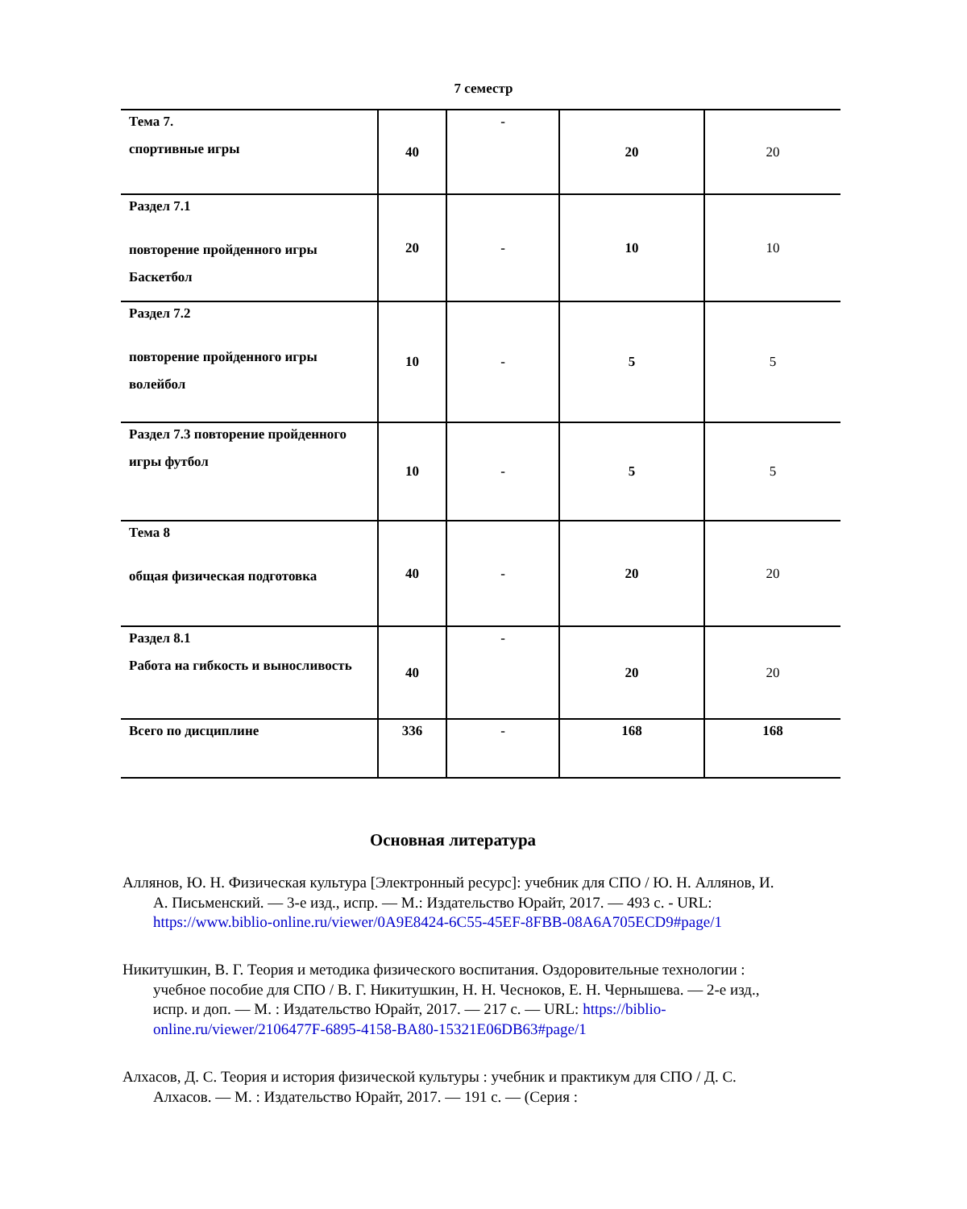7 семестр
| Тема 7. спортивные игры | 40 | - | 20 | 20 |
| Раздел 7.1 повторение пройденного игры Баскетбол | 20 | - | 10 | 10 |
| Раздел 7.2 повторение пройденного игры волейбол | 10 | - | 5 | 5 |
| Раздел 7.3 повторение пройденного игры футбол | 10 | - | 5 | 5 |
| Тема 8 общая физическая подготовка | 40 | - | 20 | 20 |
| Раздел 8.1 Работа на гибкость и выносливость | 40 | - | 20 | 20 |
| Всего по дисциплине | 336 | - | 168 | 168 |
Основная литература
Аллянов, Ю. Н. Физическая культура [Электронный ресурс]: учебник для СПО / Ю. Н. Аллянов, И. А. Письменский. — 3-е изд., испр. — М.: Издательство Юрайт, 2017. — 493 с. - URL: https://www.biblio-online.ru/viewer/0A9E8424-6C55-45EF-8FBB-08A6A705ECD9#page/1
Никитушкин, В. Г. Теория и методика физического воспитания. Оздоровительные технологии : учебное пособие для СПО / В. Г. Никитушкин, Н. Н. Чесноков, Е. Н. Чернышева. — 2-е изд., испр. и доп. — М. : Издательство Юрайт, 2017. — 217 с. — URL: https://biblio-online.ru/viewer/2106477F-6895-4158-BA80-15321E06DB63#page/1
Алхасов, Д. С. Теория и история физической культуры : учебник и практикум для СПО / Д. С. Алхасов. — М. : Издательство Юрайт, 2017. — 191 с. — (Серия :